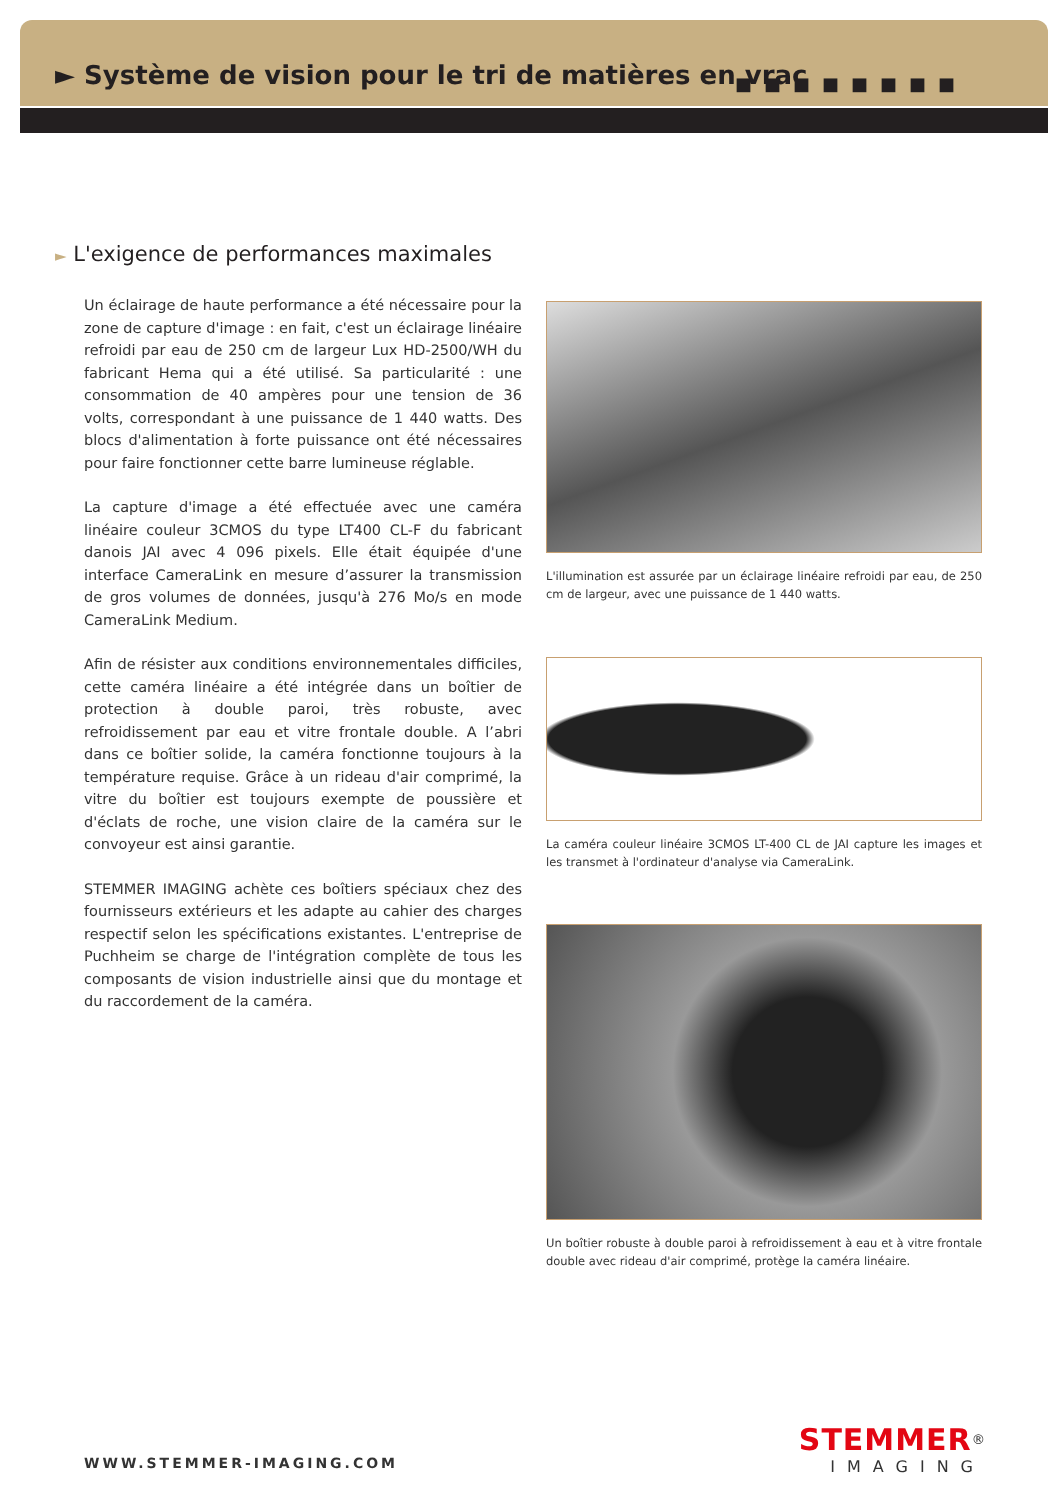► Système de vision pour le tri de matières en vrac
■■■■■■■■
► L'exigence de performances maximales
Un éclairage de haute performance a été nécessaire pour la zone de capture d'image : en fait, c'est un éclairage linéaire refroidi par eau de 250 cm de largeur Lux HD-2500/WH du fabricant Hema qui a été utilisé. Sa particularité : une consommation de 40 ampères pour une tension de 36 volts, correspondant à une puissance de 1 440 watts. Des blocs d'alimentation à forte puissance ont été nécessaires pour faire fonctionner cette barre lumineuse réglable.
La capture d'image a été effectuée avec une caméra linéaire couleur 3CMOS du type LT400 CL-F du fabricant danois JAI avec 4 096 pixels. Elle était équipée d'une interface CameraLink en mesure d’assurer la transmission de gros volumes de données, jusqu'à 276 Mo/s en mode CameraLink Medium.
Afin de résister aux conditions environnementales difficiles, cette caméra linéaire a été intégrée dans un boîtier de protection à double paroi, très robuste, avec refroidissement par eau et vitre frontale double. A l’abri dans ce boîtier solide, la caméra fonctionne toujours à la température requise. Grâce à un rideau d'air comprimé, la vitre du boîtier est toujours exempte de poussière et d'éclats de roche, une vision claire de la caméra sur le convoyeur est ainsi garantie.
STEMMER IMAGING achète ces boîtiers spéciaux chez des fournisseurs extérieurs et les adapte au cahier des charges respectif selon les spécifications existantes. L'entreprise de Puchheim se charge de l'intégration complète de tous les composants de vision industrielle ainsi que du montage et du raccordement de la caméra.
L'illumination est assurée par un éclairage linéaire refroidi par eau, de 250 cm de largeur, avec une puissance de 1 440 watts.
La caméra couleur linéaire 3CMOS LT-400 CL de JAI capture les images et les transmet à l'ordinateur d'analyse via CameraLink.
Un boîtier robuste à double paroi à refroidissement à eau et à vitre frontale double avec rideau d'air comprimé, protège la caméra linéaire.
WWW.STEMMER-IMAGING.COM
STEMMER<sup>®</sup>
IMAGING